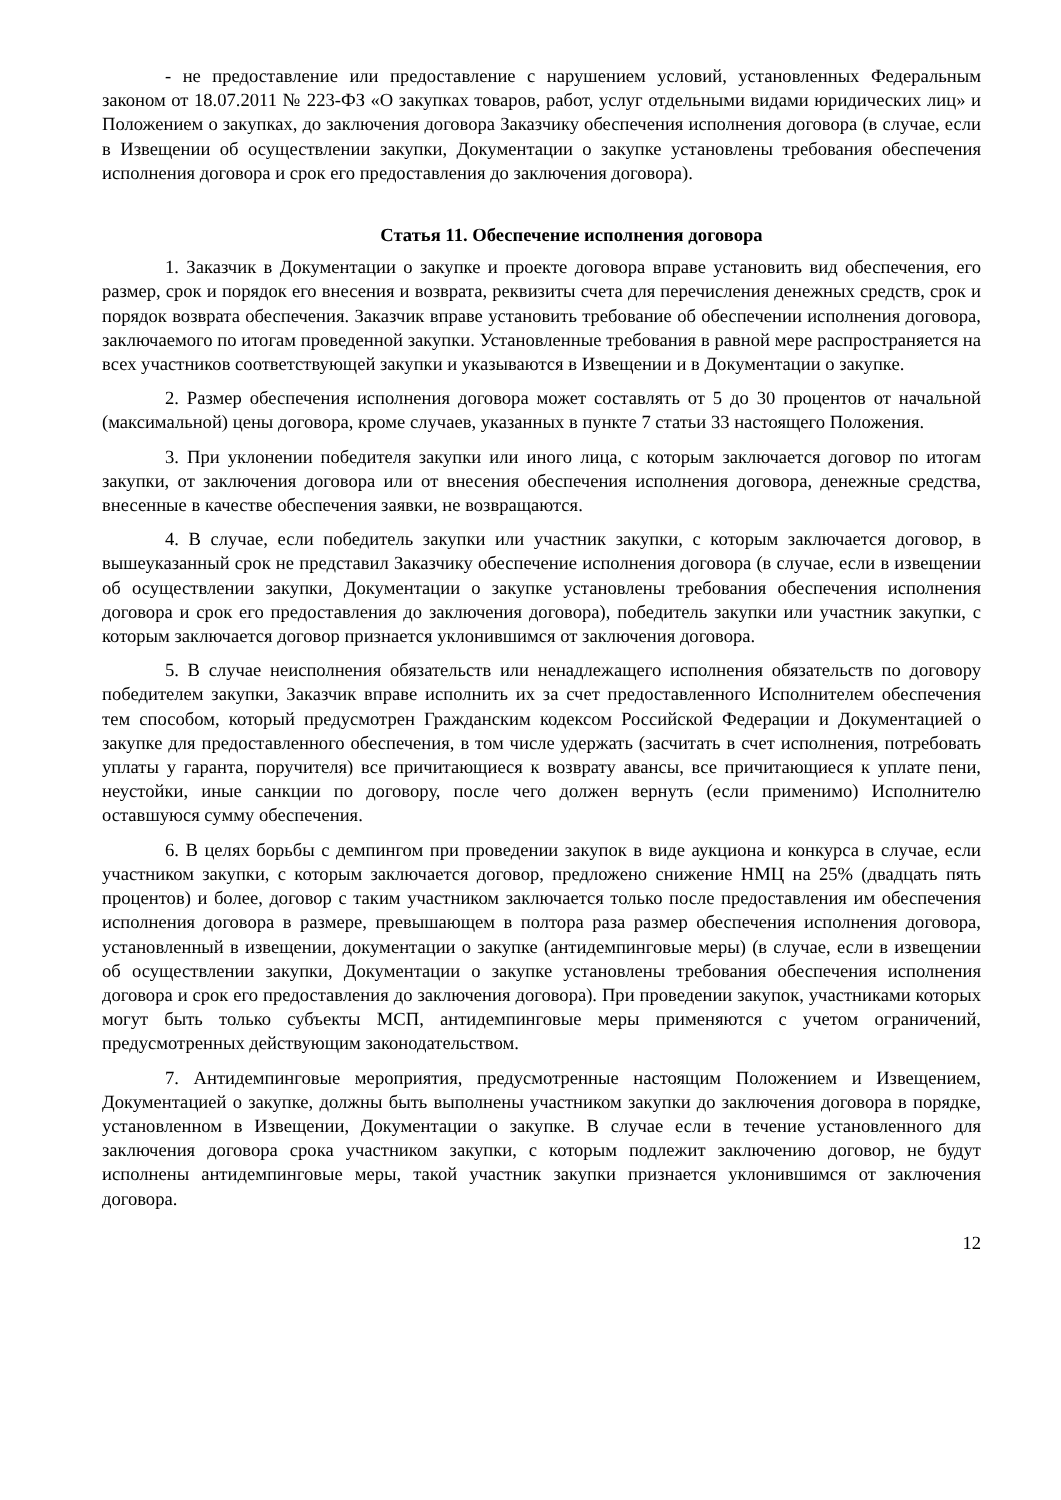- не предоставление или предоставление с нарушением условий, установленных Федеральным законом от 18.07.2011 № 223-ФЗ «О закупках товаров, работ, услуг отдельными видами юридических лиц» и Положением о закупках, до заключения договора Заказчику обеспечения исполнения договора (в случае, если в Извещении об осуществлении закупки, Документации о закупке установлены требования обеспечения исполнения договора и срок его предоставления до заключения договора).
Статья 11. Обеспечение исполнения договора
1. Заказчик в Документации о закупке и проекте договора вправе установить вид обеспечения, его размер, срок и порядок его внесения и возврата, реквизиты счета для перечисления денежных средств, срок и порядок возврата обеспечения. Заказчик вправе установить требование об обеспечении исполнения договора, заключаемого по итогам проведенной закупки. Установленные требования в равной мере распространяется на всех участников соответствующей закупки и указываются в Извещении и в Документации о закупке.
2. Размер обеспечения исполнения договора может составлять от 5 до 30 процентов от начальной (максимальной) цены договора, кроме случаев, указанных в пункте 7 статьи 33 настоящего Положения.
3. При уклонении победителя закупки или иного лица, с которым заключается договор по итогам закупки, от заключения договора или от внесения обеспечения исполнения договора, денежные средства, внесенные в качестве обеспечения заявки, не возвращаются.
4. В случае, если победитель закупки или участник закупки, с которым заключается договор, в вышеуказанный срок не представил Заказчику обеспечение исполнения договора (в случае, если в извещении об осуществлении закупки, Документации о закупке установлены требования обеспечения исполнения договора и срок его предоставления до заключения договора), победитель закупки или участник закупки, с которым заключается договор признается уклонившимся от заключения договора.
5. В случае неисполнения обязательств или ненадлежащего исполнения обязательств по договору победителем закупки, Заказчик вправе исполнить их за счет предоставленного Исполнителем обеспечения тем способом, который предусмотрен Гражданским кодексом Российской Федерации и Документацией о закупке для предоставленного обеспечения, в том числе удержать (засчитать в счет исполнения, потребовать уплаты у гаранта, поручителя) все причитающиеся к возврату авансы, все причитающиеся к уплате пени, неустойки, иные санкции по договору, после чего должен вернуть (если применимо) Исполнителю оставшуюся сумму обеспечения.
6. В целях борьбы с демпингом при проведении закупок в виде аукциона и конкурса в случае, если участником закупки, с которым заключается договор, предложено снижение НМЦ на 25% (двадцать пять процентов) и более, договор с таким участником заключается только после предоставления им обеспечения исполнения договора в размере, превышающем в полтора раза размер обеспечения исполнения договора, установленный в извещении, документации о закупке (антидемпинговые меры) (в случае, если в извещении об осуществлении закупки, Документации о закупке установлены требования обеспечения исполнения договора и срок его предоставления до заключения договора). При проведении закупок, участниками которых могут быть только субъекты МСП, антидемпинговые меры применяются с учетом ограничений, предусмотренных действующим законодательством.
7. Антидемпинговые мероприятия, предусмотренные настоящим Положением и Извещением, Документацией о закупке, должны быть выполнены участником закупки до заключения договора в порядке, установленном в Извещении, Документации о закупке. В случае если в течение установленного для заключения договора срока участником закупки, с которым подлежит заключению договор, не будут исполнены антидемпинговые меры, такой участник закупки признается уклонившимся от заключения договора.
12